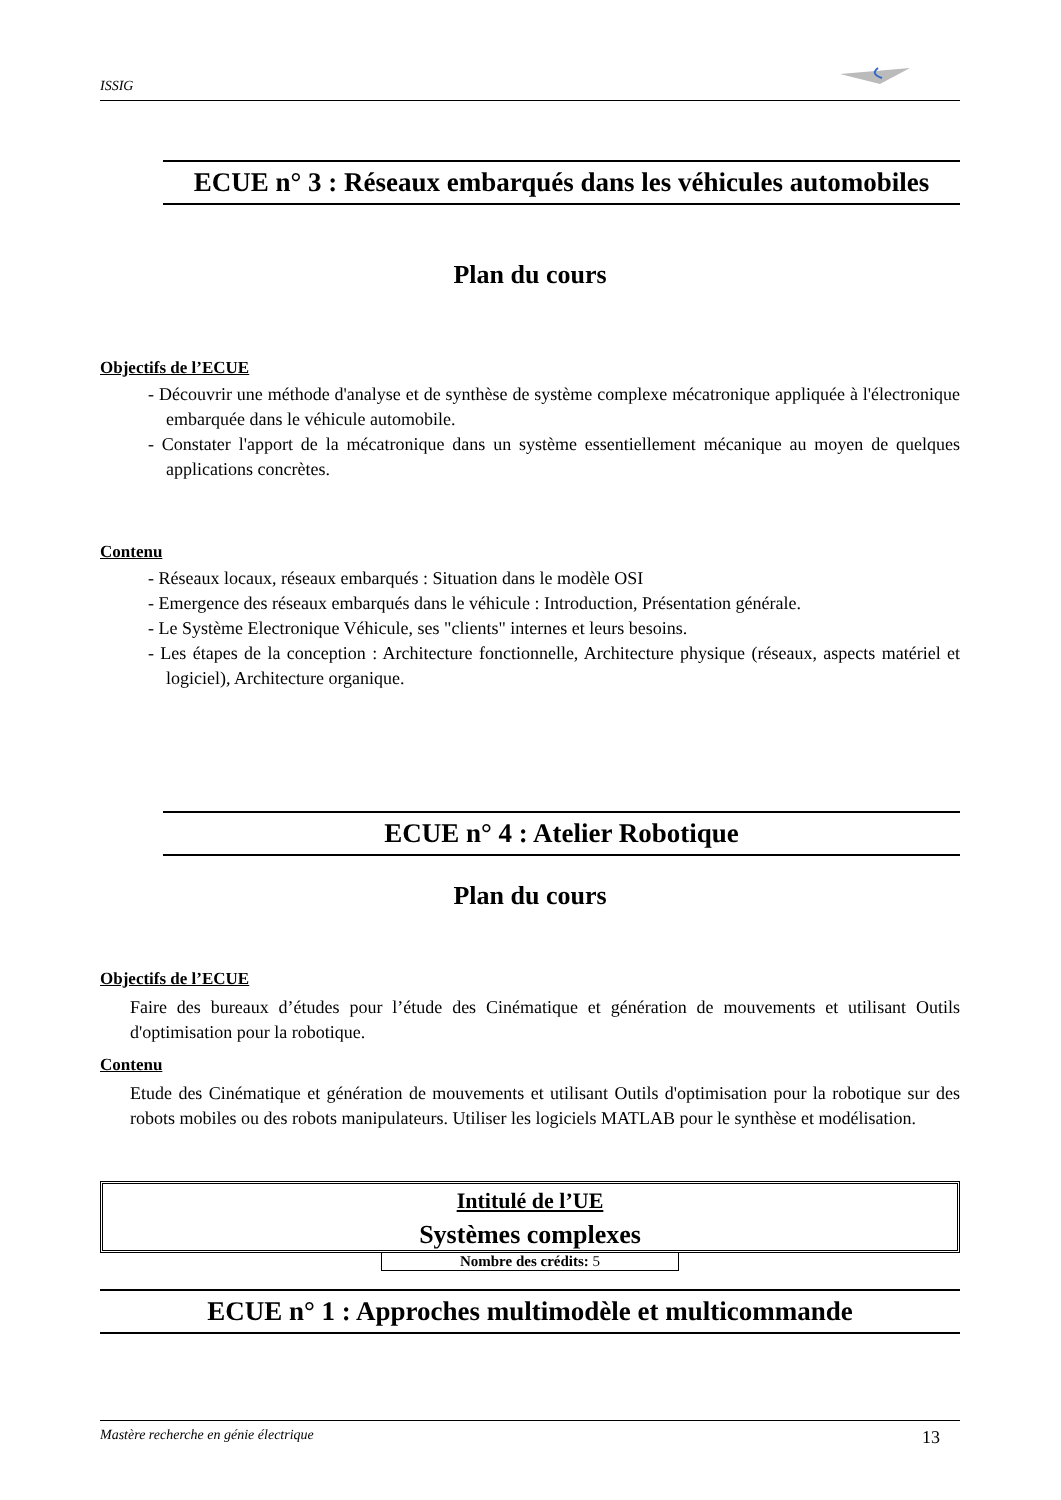ISSIG
ECUE n° 3 : Réseaux embarqués dans les véhicules automobiles
Plan du cours
Objectifs de l’ECUE
- Découvrir une méthode d'analyse et de synthèse de système complexe mécatronique appliquée à l'électronique embarquée dans le véhicule automobile.
- Constater l'apport de la mécatronique dans un système essentiellement mécanique au moyen de quelques applications concrètes.
Contenu
- Réseaux locaux, réseaux embarqués : Situation dans le modèle OSI
- Emergence des réseaux embarqués dans le véhicule : Introduction, Présentation générale.
- Le Système Electronique Véhicule, ses "clients" internes et leurs besoins.
- Les étapes de la conception : Architecture fonctionnelle, Architecture physique (réseaux, aspects matériel et logiciel), Architecture organique.
ECUE n° 4 : Atelier Robotique
Plan du cours
Objectifs de l’ECUE
Faire des bureaux d’études pour l’étude des Cinématique et génération de mouvements et utilisant Outils d'optimisation pour la robotique.
Contenu
Etude des Cinématique et génération de mouvements et utilisant Outils d'optimisation pour la robotique sur des robots mobiles ou des robots manipulateurs. Utiliser les logiciels MATLAB pour le synthèse et modélisation.
Intitulé de l’UE
Systèmes complexes
Nombre des crédits: 5
ECUE n° 1 : Approches multimodèle et multicommande
Mastère recherche en génie électrique 13